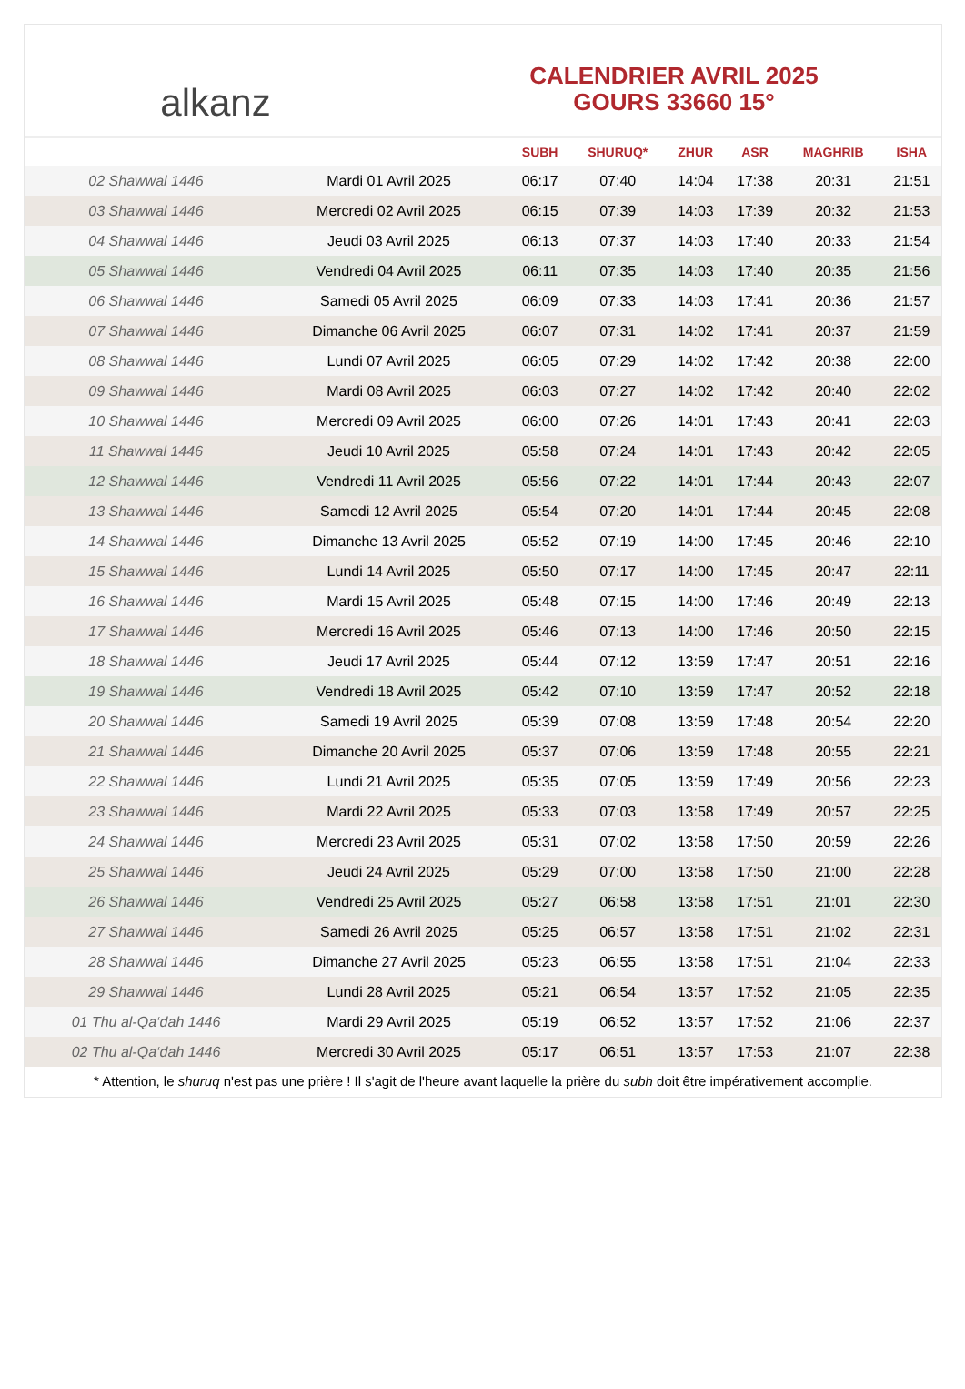alkanz
CALENDRIER AVRIL 2025
GOURS 33660 15°
| | | SUBH | SHURUQ* | ZHUR | ASR | MAGHRIB | ISHA |
| --- | --- | --- | --- | --- | --- | --- | --- |
| 02 Shawwal 1446 | Mardi 01 Avril 2025 | 06:17 | 07:40 | 14:04 | 17:38 | 20:31 | 21:51 |
| 03 Shawwal 1446 | Mercredi 02 Avril 2025 | 06:15 | 07:39 | 14:03 | 17:39 | 20:32 | 21:53 |
| 04 Shawwal 1446 | Jeudi 03 Avril 2025 | 06:13 | 07:37 | 14:03 | 17:40 | 20:33 | 21:54 |
| 05 Shawwal 1446 | Vendredi 04 Avril 2025 | 06:11 | 07:35 | 14:03 | 17:40 | 20:35 | 21:56 |
| 06 Shawwal 1446 | Samedi 05 Avril 2025 | 06:09 | 07:33 | 14:03 | 17:41 | 20:36 | 21:57 |
| 07 Shawwal 1446 | Dimanche 06 Avril 2025 | 06:07 | 07:31 | 14:02 | 17:41 | 20:37 | 21:59 |
| 08 Shawwal 1446 | Lundi 07 Avril 2025 | 06:05 | 07:29 | 14:02 | 17:42 | 20:38 | 22:00 |
| 09 Shawwal 1446 | Mardi 08 Avril 2025 | 06:03 | 07:27 | 14:02 | 17:42 | 20:40 | 22:02 |
| 10 Shawwal 1446 | Mercredi 09 Avril 2025 | 06:00 | 07:26 | 14:01 | 17:43 | 20:41 | 22:03 |
| 11 Shawwal 1446 | Jeudi 10 Avril 2025 | 05:58 | 07:24 | 14:01 | 17:43 | 20:42 | 22:05 |
| 12 Shawwal 1446 | Vendredi 11 Avril 2025 | 05:56 | 07:22 | 14:01 | 17:44 | 20:43 | 22:07 |
| 13 Shawwal 1446 | Samedi 12 Avril 2025 | 05:54 | 07:20 | 14:01 | 17:44 | 20:45 | 22:08 |
| 14 Shawwal 1446 | Dimanche 13 Avril 2025 | 05:52 | 07:19 | 14:00 | 17:45 | 20:46 | 22:10 |
| 15 Shawwal 1446 | Lundi 14 Avril 2025 | 05:50 | 07:17 | 14:00 | 17:45 | 20:47 | 22:11 |
| 16 Shawwal 1446 | Mardi 15 Avril 2025 | 05:48 | 07:15 | 14:00 | 17:46 | 20:49 | 22:13 |
| 17 Shawwal 1446 | Mercredi 16 Avril 2025 | 05:46 | 07:13 | 14:00 | 17:46 | 20:50 | 22:15 |
| 18 Shawwal 1446 | Jeudi 17 Avril 2025 | 05:44 | 07:12 | 13:59 | 17:47 | 20:51 | 22:16 |
| 19 Shawwal 1446 | Vendredi 18 Avril 2025 | 05:42 | 07:10 | 13:59 | 17:47 | 20:52 | 22:18 |
| 20 Shawwal 1446 | Samedi 19 Avril 2025 | 05:39 | 07:08 | 13:59 | 17:48 | 20:54 | 22:20 |
| 21 Shawwal 1446 | Dimanche 20 Avril 2025 | 05:37 | 07:06 | 13:59 | 17:48 | 20:55 | 22:21 |
| 22 Shawwal 1446 | Lundi 21 Avril 2025 | 05:35 | 07:05 | 13:59 | 17:49 | 20:56 | 22:23 |
| 23 Shawwal 1446 | Mardi 22 Avril 2025 | 05:33 | 07:03 | 13:58 | 17:49 | 20:57 | 22:25 |
| 24 Shawwal 1446 | Mercredi 23 Avril 2025 | 05:31 | 07:02 | 13:58 | 17:50 | 20:59 | 22:26 |
| 25 Shawwal 1446 | Jeudi 24 Avril 2025 | 05:29 | 07:00 | 13:58 | 17:50 | 21:00 | 22:28 |
| 26 Shawwal 1446 | Vendredi 25 Avril 2025 | 05:27 | 06:58 | 13:58 | 17:51 | 21:01 | 22:30 |
| 27 Shawwal 1446 | Samedi 26 Avril 2025 | 05:25 | 06:57 | 13:58 | 17:51 | 21:02 | 22:31 |
| 28 Shawwal 1446 | Dimanche 27 Avril 2025 | 05:23 | 06:55 | 13:58 | 17:51 | 21:04 | 22:33 |
| 29 Shawwal 1446 | Lundi 28 Avril 2025 | 05:21 | 06:54 | 13:57 | 17:52 | 21:05 | 22:35 |
| 01 Thu al-Qa‘dah 1446 | Mardi 29 Avril 2025 | 05:19 | 06:52 | 13:57 | 17:52 | 21:06 | 22:37 |
| 02 Thu al-Qa‘dah 1446 | Mercredi 30 Avril 2025 | 05:17 | 06:51 | 13:57 | 17:53 | 21:07 | 22:38 |
* Attention, le shuruq n'est pas une prière ! Il s'agit de l'heure avant laquelle la prière du subh doit être impérativement accomplie.